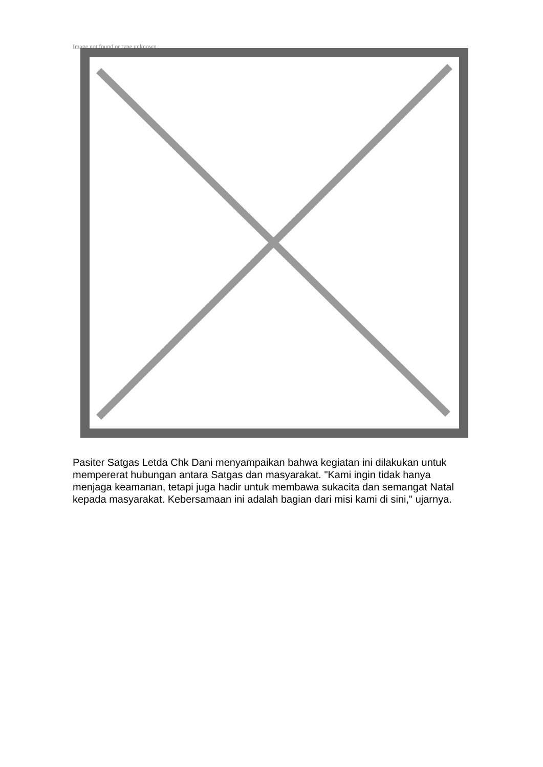Image not found or type unknown
Pasiter Satgas Letda Chk Dani menyampaikan bahwa kegiatan ini dilakukan untuk mempererat hubungan antara Satgas dan masyarakat. "Kami ingin tidak hanya menjaga keamanan, tetapi juga hadir untuk membawa sukacita dan semangat Natal kepada masyarakat. Kebersamaan ini adalah bagian dari misi kami di sini," ujarnya.